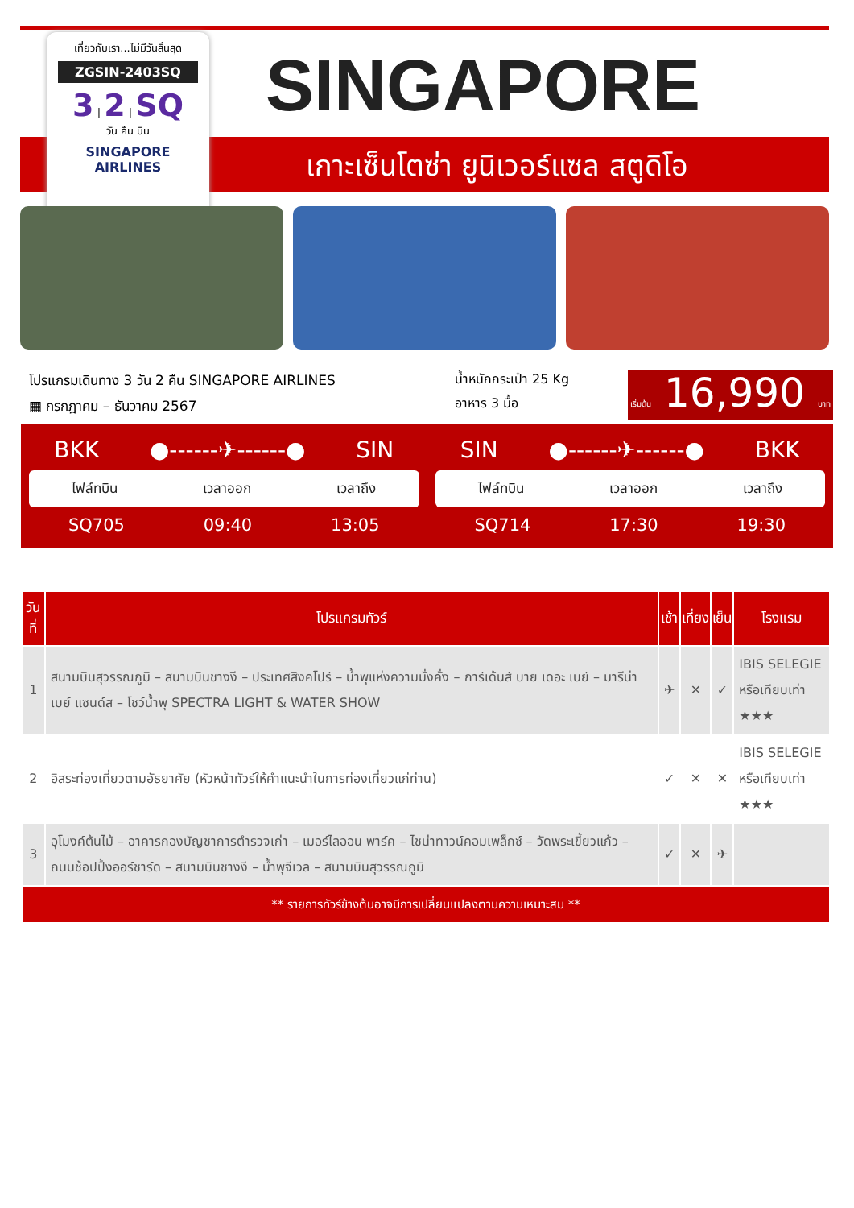SINGAPORE
เกาะเซ็นโตซ่า ยูนิเวอร์แซล สตูดิโอ
เที่ยวกับเรา...ไม่มีวันสิ้นสุด
ZGSIN-2403SQ
3 | 2 | SQ
วัน คืน บิน
SINGAPORE
AIRLINES
โปรแกรมเดินทาง 3 วัน 2 คืน SINGAPORE AIRLINES
▦ กรกฎาคม – ธันวาคม 2567
น้ำหนักกระเป๋า 25 Kg
อาหาร 3 มื้อ
เริ่มต้น 16,990 บาท
BKK ●------✈------● SIN
ไฟล์ทบิน เวลาออก เวลาถึง
SQ705 09:40 13:05
SIN ●------✈------● BKK
ไฟล์ทบิน เวลาออก เวลาถึง
SQ714 17:30 19:30
| วันที่ | โปรแกรมทัวร์ | เช้า | เที่ยง | เย็น | โรงแรม |
| --- | --- | --- | --- | --- | --- |
| 1 | สนามบินสุวรรณภูมิ – สนามบินชางงี – ประเทศสิงคโปร์ – น้ำพุแห่งความมั่งคั่ง – การ์เด้นส์ บาย เดอะ เบย์ – มารีน่า เบย์ แซนด์ส – โชว์น้ำพุ SPECTRA LIGHT & WATER SHOW | ✈ | ✕ | ✓ | IBIS SELEGIE หรือเทียบเท่า ★★★ |
| 2 | อิสระท่องเที่ยวตามอัธยาศัย (หัวหน้าทัวร์ให้คำแนะนำในการท่องเที่ยวแก่ท่าน) | ✓ | ✕ | ✕ | IBIS SELEGIE หรือเทียบเท่า ★★★ |
| 3 | อุโมงค์ต้นไม้ – อาคารกองบัญชาการตำรวจเก่า – เมอร์ไลออน พาร์ค – ไชน่าทาวน์คอมเพล็กซ์ – วัดพระเขี้ยวแก้ว – ถนนช้อปปิ้งออร์ชาร์ด – สนามบินชางงี – น้ำพุจีเวล – สนามบินสุวรรณภูมิ | ✓ | ✕ | ✈ | |
| ** รายการทัวร์ข้างต้นอาจมีการเปลี่ยนแปลงตามความเหมาะสม ** | | | | | |